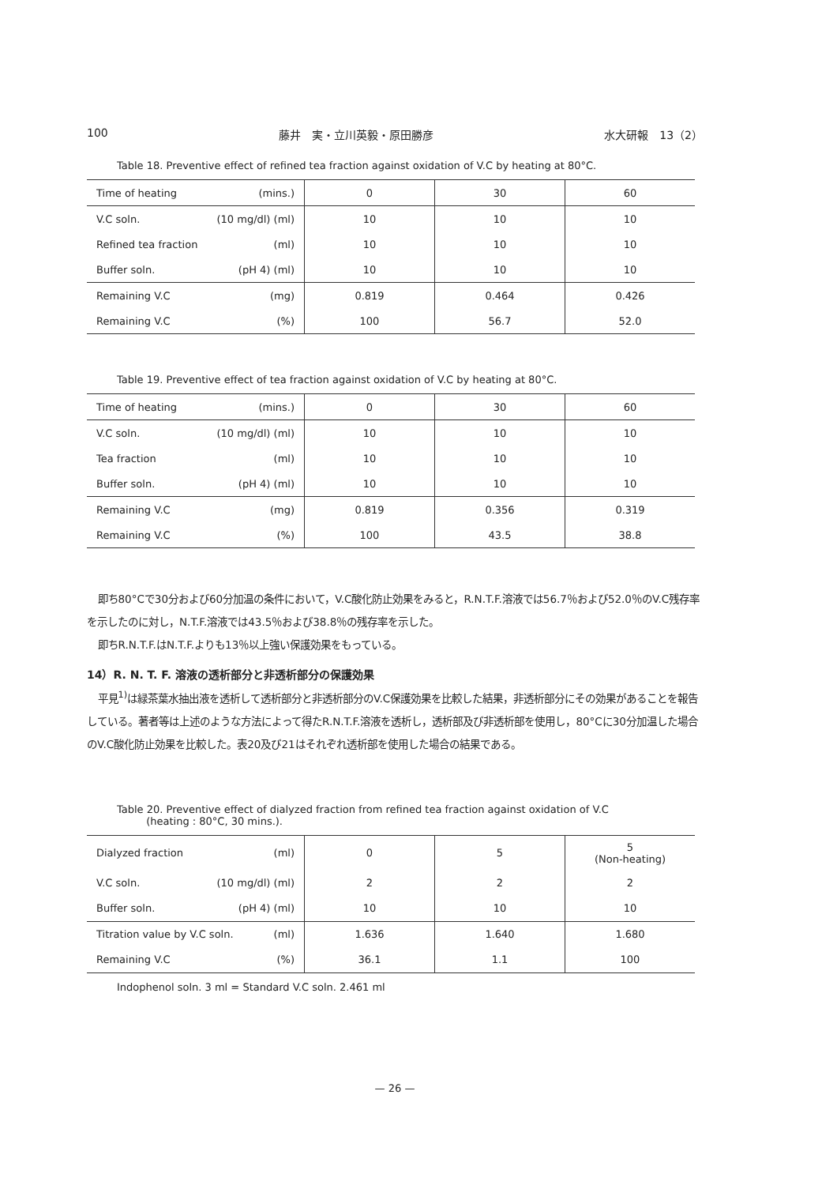100 藤井　実・立川英毅・原田勝彦 水大研報　13（2）
Table 18. Preventive effect of refined tea fraction against oxidation of V.C by heating at 80°C.
| Time of heating (mins.) | 0 | 30 | 60 |
| V.C soln. (10 mg/dl) (ml) | 10 | 10 | 10 |
| Refined tea fraction (ml) | 10 | 10 | 10 |
| Buffer soln. (pH 4) (ml) | 10 | 10 | 10 |
| Remaining V.C (mg) | 0.819 | 0.464 | 0.426 |
| Remaining V.C (%) | 100 | 56.7 | 52.0 |
Table 19. Preventive effect of tea fraction against oxidation of V.C by heating at 80°C.
| Time of heating (mins.) | 0 | 30 | 60 |
| V.C soln. (10 mg/dl) (ml) | 10 | 10 | 10 |
| Tea fraction (ml) | 10 | 10 | 10 |
| Buffer soln. (pH 4) (ml) | 10 | 10 | 10 |
| Remaining V.C (mg) | 0.819 | 0.356 | 0.319 |
| Remaining V.C (%) | 100 | 43.5 | 38.8 |
即ち80°Cで30分および60分加温の条件において，V.C酸化防止効果をみると，R.N.T.F.溶液では56.7％および52.0％のV.C残存率を示したのに対し，N.T.F.溶液では43.5％および38.8％の残存率を示した。
即ちR.N.T.F.はN.T.F.よりも13％以上強い保護効果をもっている。
14）R. N. T. F. 溶液の透析部分と非透析部分の保護効果
平見<sup>1)</sup>は緑茶葉水抽出液を透析して透析部分と非透析部分のV.C保護効果を比較した結果，非透析部分にその効果があることを報告している。著者等は上述のような方法によって得たR.N.T.F.溶液を透析し，透析部及び非透析部を使用し，80°Cに30分加温した場合のV.C酸化防止効果を比較した。表20及び21はそれぞれ透析部を使用した場合の結果である。
Table 20. Preventive effect of dialyzed fraction from refined tea fraction against oxidation of V.C
(heating : 80°C, 30 mins.).
| Dialyzed fraction (ml) | 0 | 5 | 5 (Non-heating) |
| V.C soln. (10 mg/dl) (ml) | 2 | 2 | 2 |
| Buffer soln. (pH 4) (ml) | 10 | 10 | 10 |
| Titration value by V.C soln. (ml) | 1.636 | 1.640 | 1.680 |
| Remaining V.C (%) | 36.1 | 1.1 | 100 |
Indophenol soln. 3 ml = Standard V.C soln. 2.461 ml
— 26 —